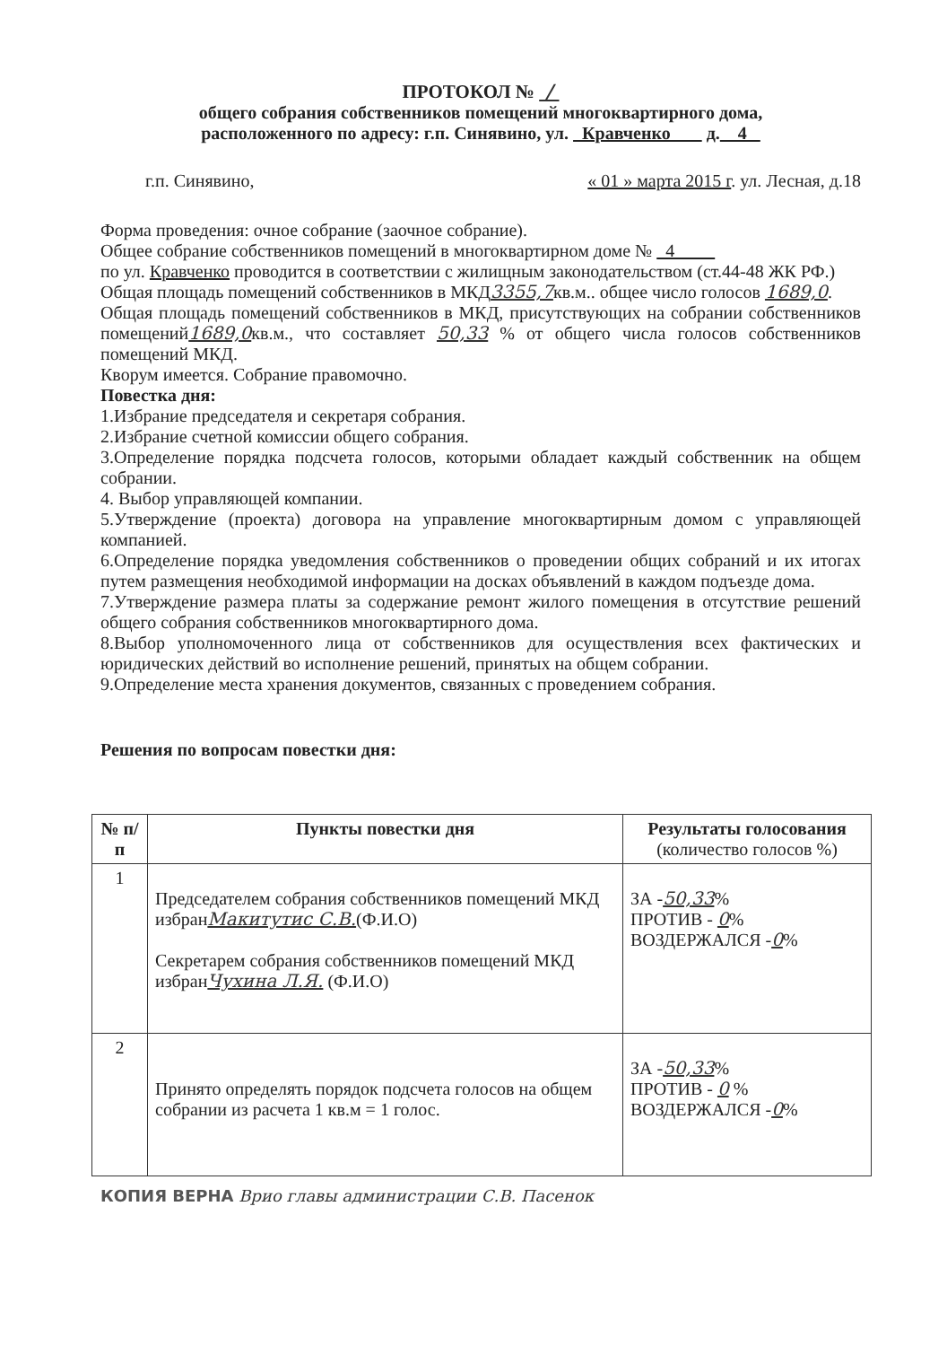ПРОТОКОЛ № /
общего собрания собственников помещений многоквартирного дома,
расположенного по адресу: г.п. Синявино, ул. Кравченко д. 4
г.п. Синявино, « 01 » марта 2015 г. ул. Лесная, д.18
Форма проведения: очное собрание (заочное собрание).
Общее собрание собственников помещений в многоквартирном доме № 4
по ул. Кравченко проводится в соответствии с жилищным законодательством (ст.44-48 ЖК РФ.)
Общая площадь помещений собственников в МКД3355,7кв.м.. общее число голосов 1689,0.
Общая площадь помещений собственников в МКД, присутствующих на собрании собственников помещений1689,0кв.м., что составляет 50,33 % от общего числа голосов собственников помещений МКД.
Кворум имеется. Собрание правомочно.
Повестка дня:
1.Избрание председателя и секретаря собрания.
2.Избрание счетной комиссии общего собрания.
3.Определение порядка подсчета голосов, которыми обладает каждый собственник на общем собрании.
4. Выбор управляющей компании.
5.Утверждение (проекта) договора на управление многоквартирным домом с управляющей компанией.
6.Определение порядка уведомления собственников о проведении общих собраний и их итогах путем размещения необходимой информации на досках объявлений в каждом подъезде дома.
7.Утверждение размера платы за содержание ремонт жилого помещения в отсутствие решений общего собрания собственников многоквартирного дома.
8.Выбор уполномоченного лица от собственников для осуществления всех фактических и юридических действий во исполнение решений, принятых на общем собрании.
9.Определение места хранения документов, связанных с проведением собрания.
Решения по вопросам повестки дня:
| № п/п | Пункты повестки дня | Результаты голосования (количество голосов %) |
| --- | --- | --- |
| 1 | Председателем собрания собственников помещений МКД избран Макитутис С.В. (Ф.И.О) Секретарем собрания собственников помещений МКД избран Чухина Л.Я. (Ф.И.О) | ЗА - 50,33 % ПРОТИВ - 0 % ВОЗДЕРЖАЛСЯ - 0 % |
| 2 | Принято определять порядок подсчета голосов на общем собрании из расчета 1 кв.м = 1 голос. | ЗА - 50,33 % ПРОТИВ - 0 % ВОЗДЕРЖАЛСЯ - 0 % |
КОПИЯ ВЕРНА Врио главы администрации С.В. Пасенок